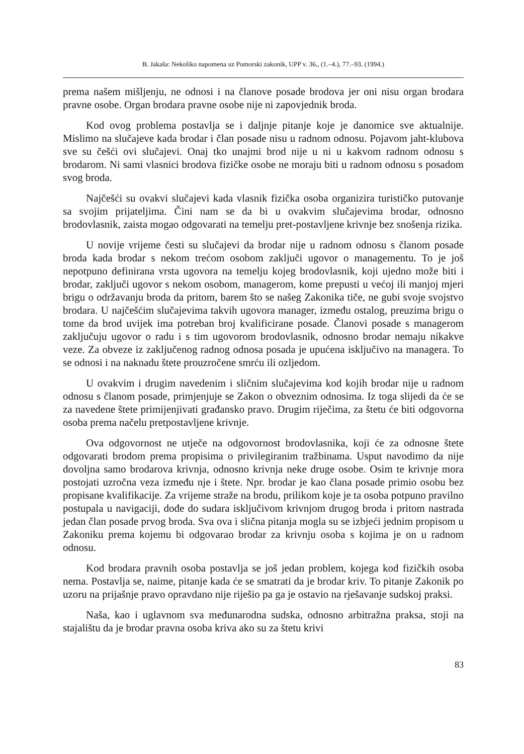B. Jakaša: Nekoliko napomena uz Pomorski zakonik, UPP v. 36., (1.–4.), 77.–93. (1994.)
prema našem mišljenju, ne odnosi i na članove posade brodova jer oni nisu organ brodara pravne osobe. Organ brodara pravne osobe nije ni zapovjednik broda.
Kod ovog problema postavlja se i daljnje pitanje koje je danomice sve aktualnije. Mislimo na slučajeve kada brodar i član posade nisu u radnom odnosu. Pojavom jaht-klubova sve su češći ovi slučajevi. Onaj tko unajmi brod nije u ni u kakvom radnom odnosu s brodarom. Ni sami vlasnici brodova fizičke osobe ne moraju biti u radnom odnosu s posadom svog broda.
Najčešći su ovakvi slučajevi kada vlasnik fizička osoba organizira turističko putovanje sa svojim prijateljima. Čini nam se da bi u ovakvim slučajevima brodar, odnosno brodovlasnik, zaista mogao odgovarati na temelju pret-postavljene krivnje bez snošenja rizika.
U novije vrijeme česti su slučajevi da brodar nije u radnom odnosu s članom posade broda kada brodar s nekom trećom osobom zaključi ugovor o managementu. To je još nepotpuno definirana vrsta ugovora na temelju kojeg brodovlasnik, koji ujedno može biti i brodar, zaključi ugovor s nekom osobom, managerom, kome prepusti u većoj ili manjoj mjeri brigu o održavanju broda da pritom, barem što se našeg Zakonika tiče, ne gubi svoje svojstvo brodara. U najčešćim slučajevima takvih ugovora manager, između ostalog, preuzima brigu o tome da brod uvijek ima potreban broj kvalificirane posade. Članovi posade s managerom zaključuju ugovor o radu i s tim ugovorom brodovlasnik, odnosno brodar nemaju nikakve veze. Za obveze iz zaključenog radnog odnosa posada je upućena isključivo na managera. To se odnosi i na naknadu štete prouzročene smrću ili ozljedom.
U ovakvim i drugim navedenim i sličnim slučajevima kod kojih brodar nije u radnom odnosu s članom posade, primjenjuje se Zakon o obveznim odnosima. Iz toga slijedi da će se za navedene štete primijenjivati građansko pravo. Drugim riječima, za štetu će biti odgovorna osoba prema načelu pretpostavljene krivnje.
Ova odgovornost ne utječe na odgovornost brodovlasnika, koji će za odnosne štete odgovarati brodom prema propisima o privilegiranim tražbinama. Usput navodimo da nije dovoljna samo brodarova krivnja, odnosno krivnja neke druge osobe. Osim te krivnje mora postojati uzročna veza između nje i štete. Npr. brodar je kao člana posade primio osobu bez propisane kvalifikacije. Za vrijeme straže na brodu, prilikom koje je ta osoba potpuno pravilno postupala u navigaciji, dođe do sudara isključivom krivnjom drugog broda i pritom nastrada jedan član posade prvog broda. Sva ova i slična pitanja mogla su se izbjeći jednim propisom u Zakoniku prema kojemu bi odgovarao brodar za krivnju osoba s kojima je on u radnom odnosu.
Kod brodara pravnih osoba postavlja se još jedan problem, kojega kod fizičkih osoba nema. Postavlja se, naime, pitanje kada će se smatrati da je brodar kriv. To pitanje Zakonik po uzoru na prijašnje pravo opravdano nije riješio pa ga je ostavio na rješavanje sudskoj praksi.
Naša, kao i uglavnom sva međunarodna sudska, odnosno arbitražna praksa, stoji na stajalištu da je brodar pravna osoba kriva ako su za štetu krivi
83